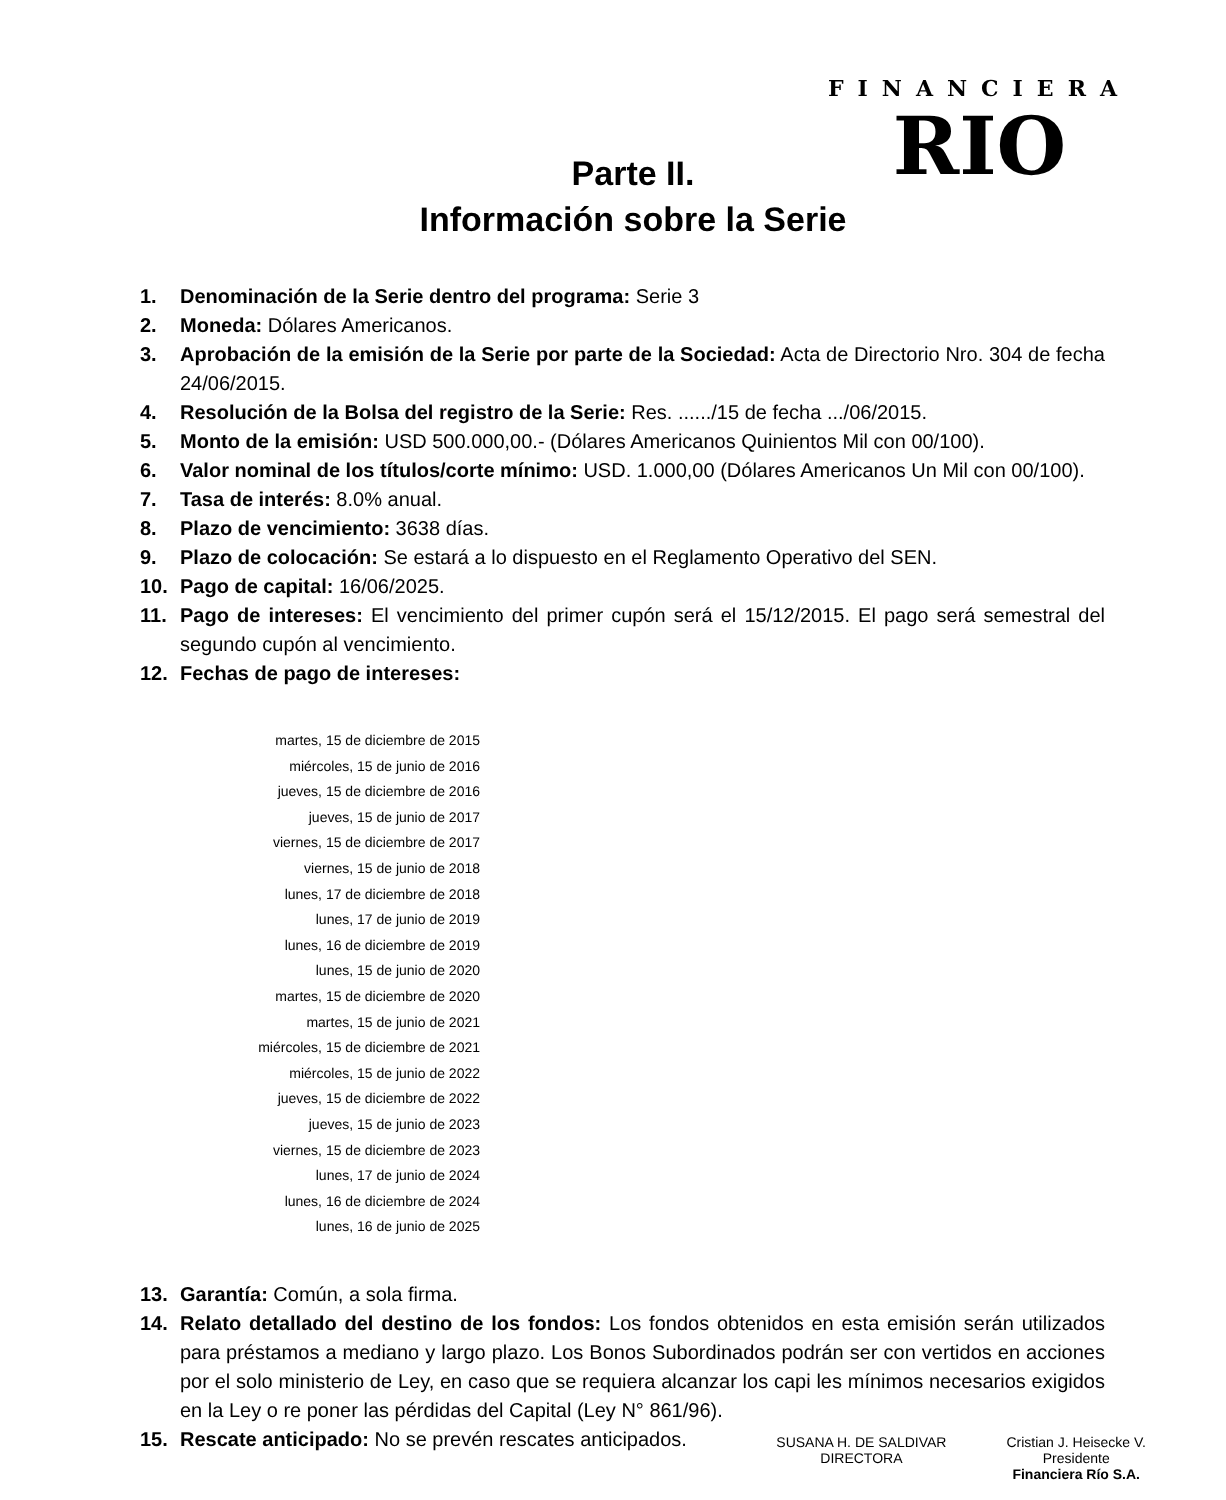FINANCIERA
RIO
Parte II.
Información sobre la Serie
1. Denominación de la Serie dentro del programa: Serie 3
2. Moneda: Dólares Americanos.
3. Aprobación de la emisión de la Serie por parte de la Sociedad: Acta de Directorio Nro. 304 de fecha 24/06/2015.
4. Resolución de la Bolsa del registro de la Serie: Res. ....../15 de fecha .../06/2015.
5. Monto de la emisión: USD 500.000,00.- (Dólares Americanos Quinientos Mil con 00/100).
6. Valor nominal de los títulos/corte mínimo: USD. 1.000,00 (Dólares Americanos Un Mil con 00/100).
7. Tasa de interés: 8.0% anual.
8. Plazo de vencimiento: 3638 días.
9. Plazo de colocación: Se estará a lo dispuesto en el Reglamento Operativo del SEN.
10. Pago de capital: 16/06/2025.
11. Pago de intereses: El vencimiento del primer cupón será el 15/12/2015. El pago será semestral del segundo cupón al vencimiento.
12. Fechas de pago de intereses:
martes, 15 de diciembre de 2015
miércoles, 15 de junio de 2016
jueves, 15 de diciembre de 2016
jueves, 15 de junio de 2017
viernes, 15 de diciembre de 2017
viernes, 15 de junio de 2018
lunes, 17 de diciembre de 2018
lunes, 17 de junio de 2019
lunes, 16 de diciembre de 2019
lunes, 15 de junio de 2020
martes, 15 de diciembre de 2020
martes, 15 de junio de 2021
miércoles, 15 de diciembre de 2021
miércoles, 15 de junio de 2022
jueves, 15 de diciembre de 2022
jueves, 15 de junio de 2023
viernes, 15 de diciembre de 2023
lunes, 17 de junio de 2024
lunes, 16 de diciembre de 2024
lunes, 16 de junio de 2025
13. Garantía: Común, a sola firma.
14. Relato detallado del destino de los fondos: Los fondos obtenidos en esta emisión serán utilizados para préstamos a mediano y largo plazo. Los Bonos Subordinados podrán ser con vertidos en acciones por el solo ministerio de Ley, en caso que se requiera alcanzar los capi les mínimos necesarios exigidos en la Ley o re poner las pérdidas del Capital (Ley N° 861/96).
15. Rescate anticipado: No se prevén rescates anticipados.
SUSANA H. DE SALDIVAR
DIRECTORA
Cristian J. Heisecke V.
Presidente
Financiera Río S.A.